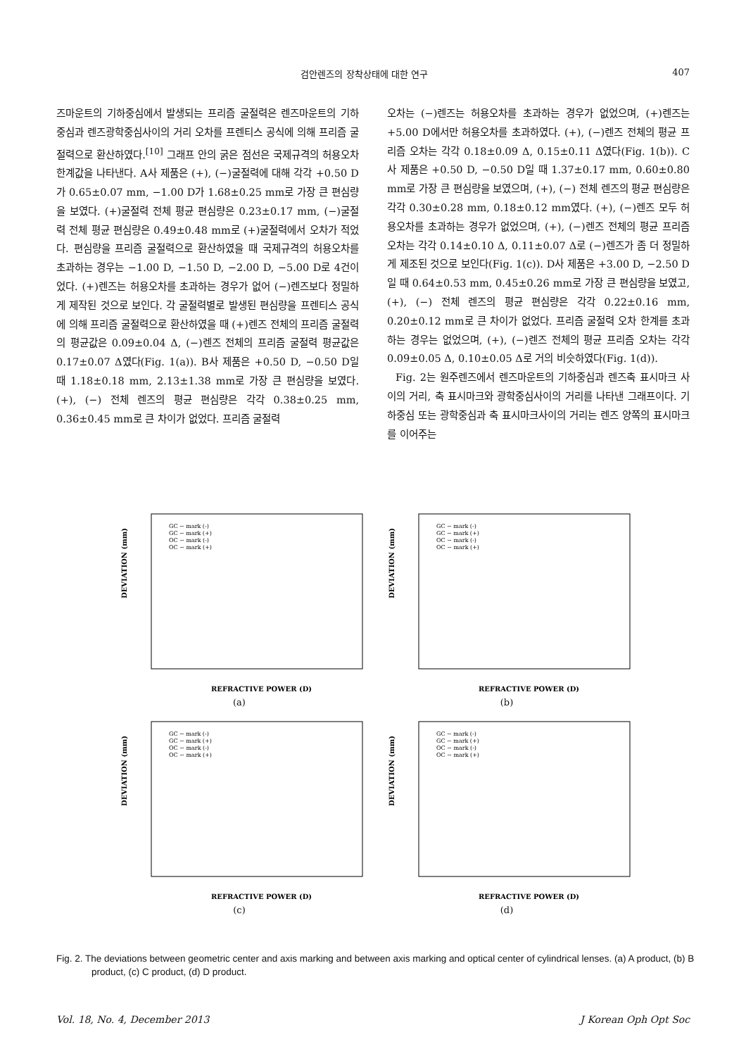검안렌즈의 장착상태에 대한 연구 407
즈마운트의 기하중심에서 발생되는 프리즘 굴절력은 렌즈마운트의 기하중심과 렌즈광학중심사이의 거리 오차를 프렌티스 공식에 의해 프리즘 굴절력으로 환산하였다.<sup>[10]</sup> 그래프 안의 굵은 점선은 국제규격의 허용오차한계값을 나타낸다. A사 제품은 (+), (−)굴절력에 대해 각각 +0.50 D가 0.65±0.07 mm, −1.00 D가 1.68±0.25 mm로 가장 큰 편심량을 보였다. (+)굴절력 전체 평균 편심량은 0.23±0.17 mm, (−)굴절력 전체 평균 편심량은 0.49±0.48 mm로 (+)굴절력에서 오차가 적었다. 편심량을 프리즘 굴절력으로 환산하였을 때 국제규격의 허용오차를 초과하는 경우는 −1.00 D, −1.50 D, −2.00 D, −5.00 D로 4건이었다. (+)렌즈는 허용오차를 초과하는 경우가 없어 (−)렌즈보다 정밀하게 제작된 것으로 보인다. 각 굴절력별로 발생된 편심량을 프렌티스 공식에 의해 프리즘 굴절력으로 환산하였을 때 (+)렌즈 전체의 프리즘 굴절력의 평균값은 0.09±0.04 Δ, (−)렌즈 전체의 프리즘 굴절력 평균값은 0.17±0.07 Δ였다(Fig. 1(a)). B사 제품은 +0.50 D, −0.50 D일 때 1.18±0.18 mm, 2.13±1.38 mm로 가장 큰 편심량을 보였다. (+), (−) 전체 렌즈의 평균 편심량은 각각 0.38±0.25 mm, 0.36±0.45 mm로 큰 차이가 없었다. 프리즘 굴절력
오차는 (−)렌즈는 허용오차를 초과하는 경우가 없었으며, (+)렌즈는 +5.00 D에서만 허용오차를 초과하였다. (+), (−)렌즈 전체의 평균 프리즘 오차는 각각 0.18±0.09 Δ, 0.15±0.11 Δ였다(Fig. 1(b)). C사 제품은 +0.50 D, −0.50 D일 때 1.37±0.17 mm, 0.60±0.80 mm로 가장 큰 편심량을 보였으며, (+), (−) 전체 렌즈의 평균 편심량은 각각 0.30±0.28 mm, 0.18±0.12 mm였다. (+), (−)렌즈 모두 허용오차를 초과하는 경우가 없었으며, (+), (−)렌즈 전체의 평균 프리즘 오차는 각각 0.14±0.10 Δ, 0.11±0.07 Δ로 (−)렌즈가 좀 더 정밀하게 제조된 것으로 보인다(Fig. 1(c)). D사 제품은 +3.00 D, −2.50 D일 때 0.64±0.53 mm, 0.45±0.26 mm로 가장 큰 편심량을 보였고, (+), (−) 전체 렌즈의 평균 편심량은 각각 0.22±0.16 mm, 0.20±0.12 mm로 큰 차이가 없었다. 프리즘 굴절력 오차 한계를 초과하는 경우는 없었으며, (+), (−)렌즈 전체의 평균 프리즘 오차는 각각 0.09±0.05 Δ, 0.10±0.05 Δ로 거의 비슷하였다(Fig. 1(d)).
Fig. 2는 원주렌즈에서 렌즈마운트의 기하중심과 렌즈축 표시마크 사이의 거리, 축 표시마크와 광학중심사이의 거리를 나타낸 그래프이다. 기하중심 또는 광학중심과 축 표시마크사이의 거리는 렌즈 양쪽의 표시마크를 이어주는
DEVIATION (mm)
REFRACTIVE POWER (D)
GC ~ mark (-)
GC ~ mark (+)
OC ~ mark (-)
OC ~ mark (+)
(a)
DEVIATION (mm)
REFRACTIVE POWER (D)
GC ~ mark (-)
GC ~ mark (+)
OC ~ mark (-)
OC ~ mark (+)
(b)
DEVIATION (mm)
REFRACTIVE POWER (D)
GC ~ mark (-)
GC ~ mark (+)
OC ~ mark (-)
OC ~ mark (+)
(c)
DEVIATION (mm)
REFRACTIVE POWER (D)
GC ~ mark (-)
GC ~ mark (+)
OC ~ mark (-)
OC ~ mark (+)
(d)
Fig. 2. The deviations between geometric center and axis marking and between axis marking and optical center of cylindrical lenses. (a) A product, (b) B product, (c) C product, (d) D product.
Vol. 18, No. 4, December 2013 J Korean Oph Opt Soc